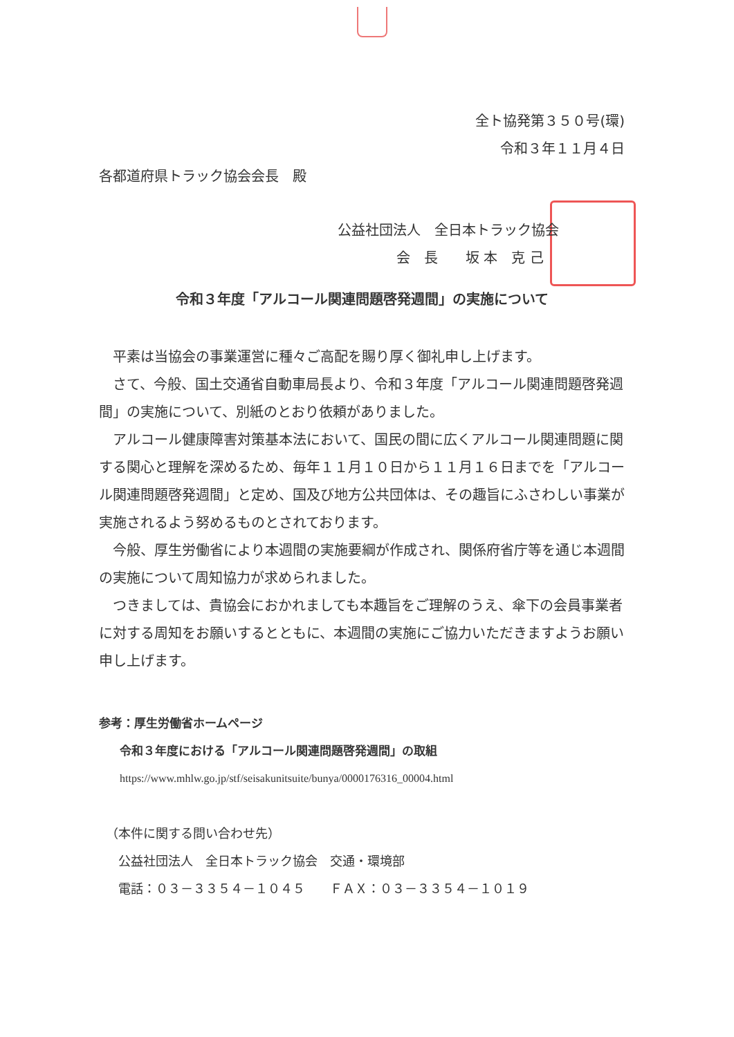全ト協発第３５０号(環)
令和３年１１月４日
各都道府県トラック協会会長　殿
公益社団法人　全日本トラック協会
会　長　　坂 本　克 己
令和３年度「アルコール関連問題啓発週間」の実施について
　平素は当協会の事業運営に種々ご高配を賜り厚く御礼申し上げます。
　さて、今般、国土交通省自動車局長より、令和３年度「アルコール関連問題啓発週間」の実施について、別紙のとおり依頼がありました。
　アルコール健康障害対策基本法において、国民の間に広くアルコール関連問題に関する関心と理解を深めるため、毎年１１月１０日から１１月１６日までを「アルコール関連問題啓発週間」と定め、国及び地方公共団体は、その趣旨にふさわしい事業が実施されるよう努めるものとされております。
　今般、厚生労働省により本週間の実施要綱が作成され、関係府省庁等を通じ本週間の実施について周知協力が求められました。
　つきましては、貴協会におかれましても本趣旨をご理解のうえ、傘下の会員事業者に対する周知をお願いするとともに、本週間の実施にご協力いただきますようお願い申し上げます。
参考：厚生労働省ホームページ
令和３年度における「アルコール関連問題啓発週間」の取組
https://www.mhlw.go.jp/stf/seisakunitsuite/bunya/0000176316_00004.html
（本件に関する問い合わせ先）
　公益社団法人　全日本トラック協会　交通・環境部
　電話：０３－３３５４－１０４５　　ＦＡＸ：０３－３３５４－１０１９